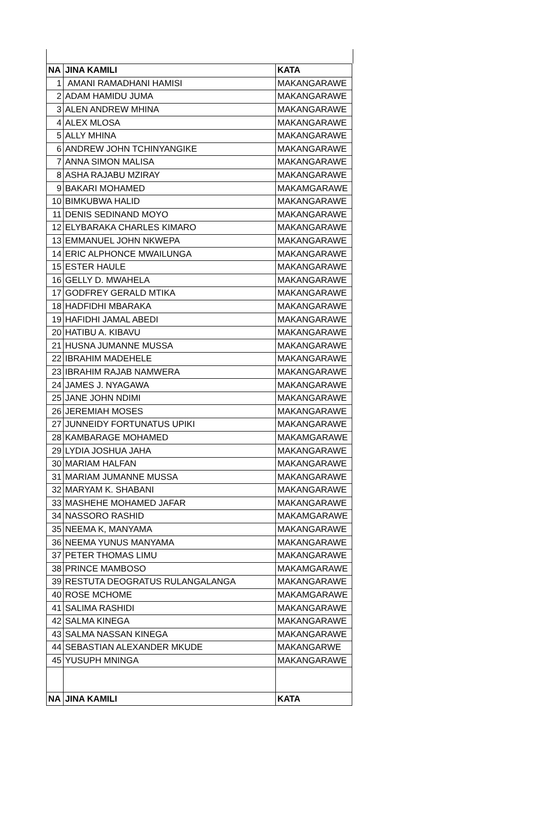| NA | JINA KAMILI | KATA |
| --- | --- | --- |
| 1 | AMANI RAMADHANI HAMISI | MAKANGARAWE |
| 2 | ADAM HAMIDU JUMA | MAKANGARAWE |
| 3 | ALEN ANDREW MHINA | MAKANGARAWE |
| 4 | ALEX MLOSA | MAKANGARAWE |
| 5 | ALLY MHINA | MAKANGARAWE |
| 6 | ANDREW JOHN TCHINYANGIKE | MAKANGARAWE |
| 7 | ANNA SIMON MALISA | MAKANGARAWE |
| 8 | ASHA RAJABU MZIRAY | MAKANGARAWE |
| 9 | BAKARI MOHAMED | MAKAMGARAWE |
| 10 | BIMKUBWA HALID | MAKANGARAWE |
| 11 | DENIS SEDINAND MOYO | MAKANGARAWE |
| 12 | ELYBARAKA CHARLES KIMARO | MAKANGARAWE |
| 13 | EMMANUEL JOHN NKWEPA | MAKANGARAWE |
| 14 | ERIC ALPHONCE MWAILUNGA | MAKANGARAWE |
| 15 | ESTER HAULE | MAKANGARAWE |
| 16 | GELLY D. MWAHELA | MAKANGARAWE |
| 17 | GODFREY GERALD MTIKA | MAKANGARAWE |
| 18 | HADFIDHI MBARAKA | MAKANGARAWE |
| 19 | HAFIDHI JAMAL ABEDI | MAKANGARAWE |
| 20 | HATIBU A. KIBAVU | MAKANGARAWE |
| 21 | HUSNA JUMANNE MUSSA | MAKANGARAWE |
| 22 | IBRAHIM MADEHELE | MAKANGARAWE |
| 23 | IBRAHIM RAJAB NAMWERA | MAKANGARAWE |
| 24 | JAMES J. NYAGAWA | MAKANGARAWE |
| 25 | JANE JOHN NDIMI | MAKANGARAWE |
| 26 | JEREMIAH MOSES | MAKANGARAWE |
| 27 | JUNNEIDY FORTUNATUS UPIKI | MAKANGARAWE |
| 28 | KAMBARAGE MOHAMED | MAKAMGARAWE |
| 29 | LYDIA JOSHUA JAHA | MAKANGARAWE |
| 30 | MARIAM HALFAN | MAKANGARAWE |
| 31 | MARIAM JUMANNE MUSSA | MAKANGARAWE |
| 32 | MARYAM K. SHABANI | MAKANGARAWE |
| 33 | MASHEHE MOHAMED JAFAR | MAKANGARAWE |
| 34 | NASSORO RASHID | MAKAMGARAWE |
| 35 | NEEMA K, MANYAMA | MAKANGARAWE |
| 36 | NEEMA YUNUS MANYAMA | MAKANGARAWE |
| 37 | PETER THOMAS LIMU | MAKANGARAWE |
| 38 | PRINCE MAMBOSO | MAKAMGARAWE |
| 39 | RESTUTA DEOGRATUS RULANGALANGA | MAKANGARAWE |
| 40 | ROSE MCHOME | MAKAMGARAWE |
| 41 | SALIMA RASHIDI | MAKANGARAWE |
| 42 | SALMA KINEGA | MAKANGARAWE |
| 43 | SALMA NASSAN KINEGA | MAKANGARAWE |
| 44 | SEBASTIAN ALEXANDER MKUDE | MAKANGARWE |
| 45 | YUSUPH MNINGA | MAKANGARAWE |
| NA | JINA KAMILI | KATA |